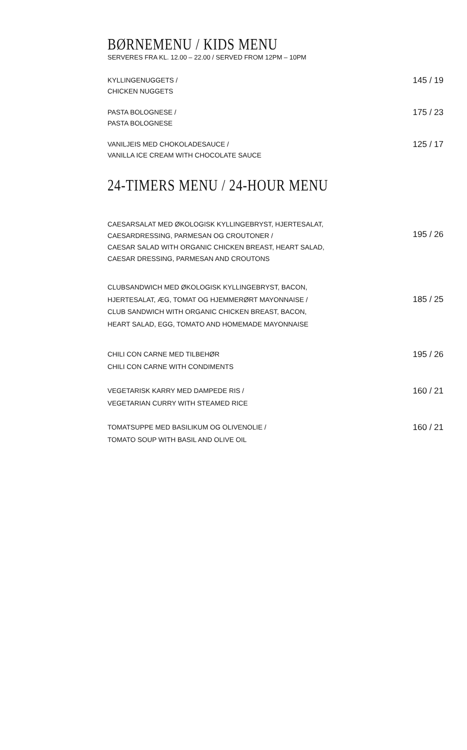BØRNEMENU / KIDS MENU
SERVERES FRA KL. 12.00 – 22.00 / SERVED FROM 12PM – 10PM
KYLLINGENUGGETS /
CHICKEN NUGGETS
145 / 19
PASTA BOLOGNESE /
PASTA BOLOGNESE
175 / 23
VANILJEIS MED CHOKOLADESAUCE /
VANILLA ICE CREAM WITH CHOCOLATE SAUCE
125 / 17
24-TIMERS MENU / 24-HOUR MENU
CAESARSALAT MED ØKOLOGISK KYLLINGEBRYST, HJERTESALAT,
CAESARDRESSING, PARMESAN OG CROUTONER /
CAESAR SALAD WITH ORGANIC CHICKEN BREAST, HEART SALAD,
CAESAR DRESSING, PARMESAN AND CROUTONS
195 / 26
CLUBSANDWICH MED ØKOLOGISK KYLLINGEBRYST, BACON,
HJERTESALAT, ÆG, TOMAT OG HJEMMERØRT MAYONNAISE /
CLUB SANDWICH WITH ORGANIC CHICKEN BREAST, BACON,
HEART SALAD, EGG, TOMATO AND HOMEMADE MAYONNAISE
185 / 25
CHILI CON CARNE MED TILBEHØR
CHILI CON CARNE WITH CONDIMENTS
195 / 26
VEGETARISK KARRY MED DAMPEDE RIS /
VEGETARIAN CURRY WITH STEAMED RICE
160 / 21
TOMATSUPPE MED BASILIKUM OG OLIVENOLIE /
TOMATO SOUP WITH BASIL AND OLIVE OIL
160 / 21